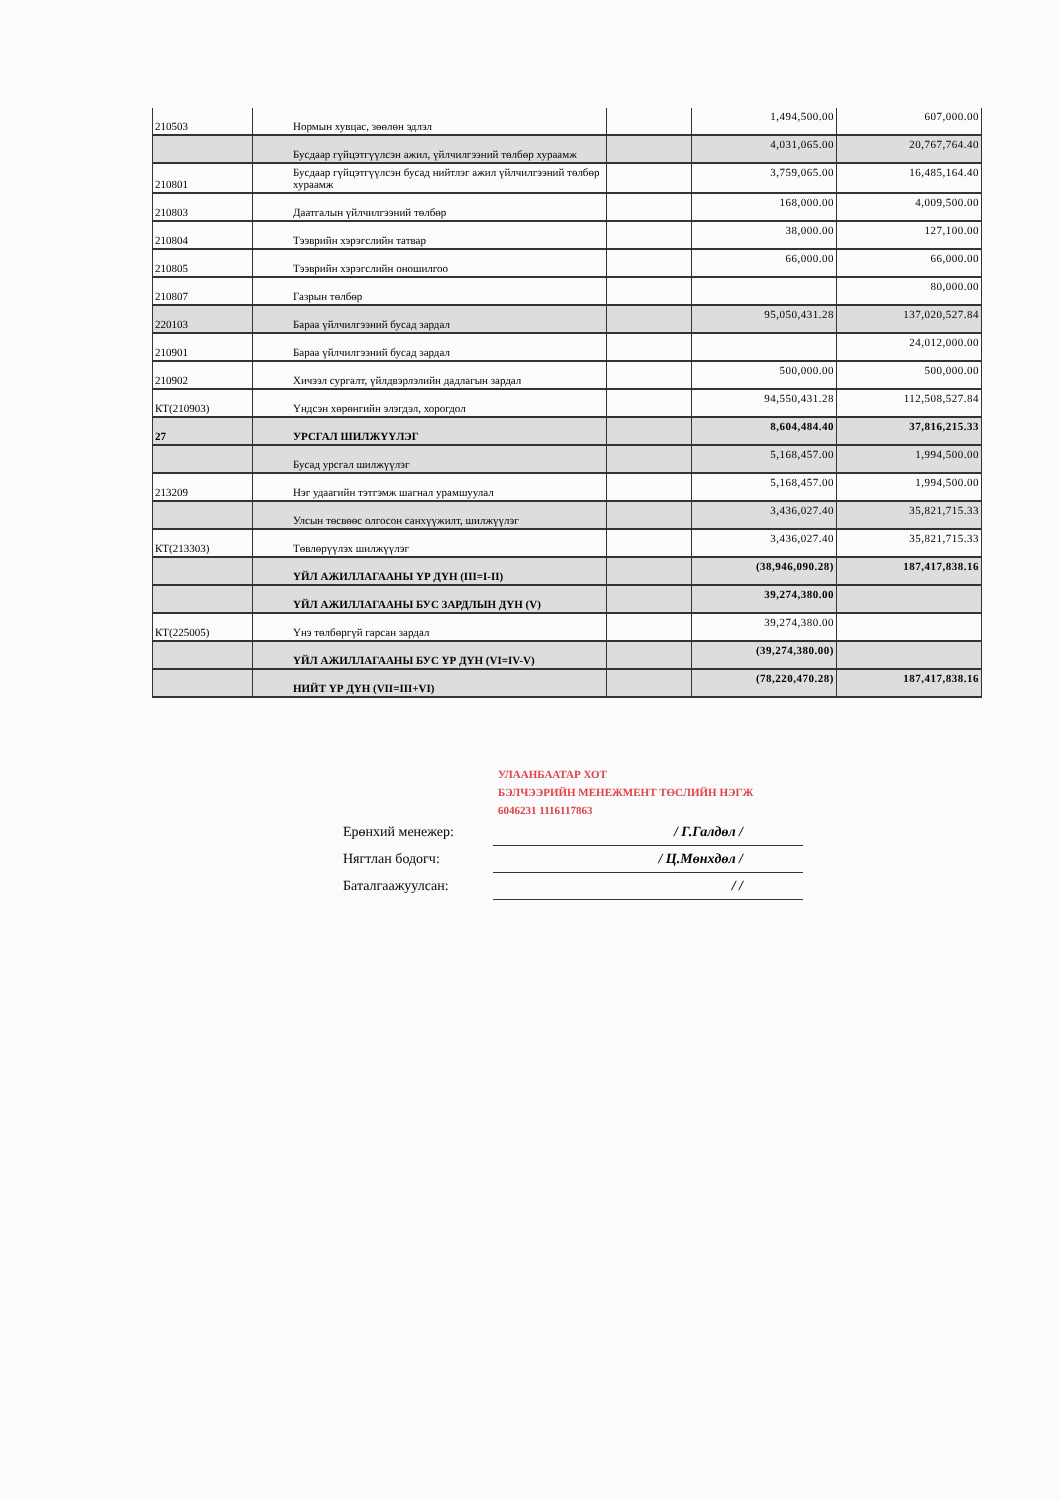| 210503 | Нормын хувцас, зөөлөн эдлэл | | 1,494,500.00 | 607,000.00 |
| | Бусдаар гүйцэтгүүлсэн ажил, үйлчилгээний төлбөр хураамж | | 4,031,065.00 | 20,767,764.40 |
| 210801 | Бусдаар гүйцэтгүүлсэн бусад нийтлэг ажил үйлчилгээний төлбөр хураамж | | 3,759,065.00 | 16,485,164.40 |
| 210803 | Даатгалын үйлчилгээний төлбөр | | 168,000.00 | 4,009,500.00 |
| 210804 | Тээврийн хэрэгслийн татвар | | 38,000.00 | 127,100.00 |
| 210805 | Тээврийн хэрэгслийн оношилгоо | | 66,000.00 | 66,000.00 |
| 210807 | Газрын төлбөр | | | 80,000.00 |
| 220103 | Бараа үйлчилгээний бусад зардал | | 95,050,431.28 | 137,020,527.84 |
| 210901 | Бараа үйлчилгээний бусад зардал | | | 24,012,000.00 |
| 210902 | Хичээл сургалт, үйлдвэрлэлийн дадлагын зардал | | 500,000.00 | 500,000.00 |
| КТ(210903) | Үндсэн хөрөнгийн элэгдэл, хорогдол | | 94,550,431.28 | 112,508,527.84 |
| 27 | УРСГАЛ ШИЛЖҮҮЛЭГ | | 8,604,484.40 | 37,816,215.33 |
| | Бусад урсгал шилжүүлэг | | 5,168,457.00 | 1,994,500.00 |
| 213209 | Нэг удаагийн тэтгэмж шагнал урамшуулал | | 5,168,457.00 | 1,994,500.00 |
| | Улсын төсвөөс олгосон санхүүжилт, шилжүүлэг | | 3,436,027.40 | 35,821,715.33 |
| КТ(213303) | Төвлөрүүлэх шилжүүлэг | | 3,436,027.40 | 35,821,715.33 |
| | ҮЙЛ АЖИЛЛАГААНЫ ҮР ДҮН (III=I-II) | | (38,946,090.28) | 187,417,838.16 |
| | ҮЙЛ АЖИЛЛАГААНЫ БУС ЗАРДЛЫН ДҮН (V) | | 39,274,380.00 | |
| КТ(225005) | Үнэ төлбөргүй гарсан зардал | | 39,274,380.00 | |
| | ҮЙЛ АЖИЛЛАГААНЫ БУС ҮР ДҮН (VI=IV-V) | | (39,274,380.00) | |
| | НИЙТ ҮР ДҮН (VII=III+VI) | | (78,220,470.28) | 187,417,838.16 |
УЛААНБААТАР ХОТ
БЭЛЧЭЭРИЙН МЕНЕЖМЕНТ ТӨСЛИЙН НЭГЖ
6046231 1116117863
Ерөнхий менежер: / Г.Галдөл /
Нягтлан бодогч: / Ц.Мөнхдөл /
Баталгаажуулсан: / /